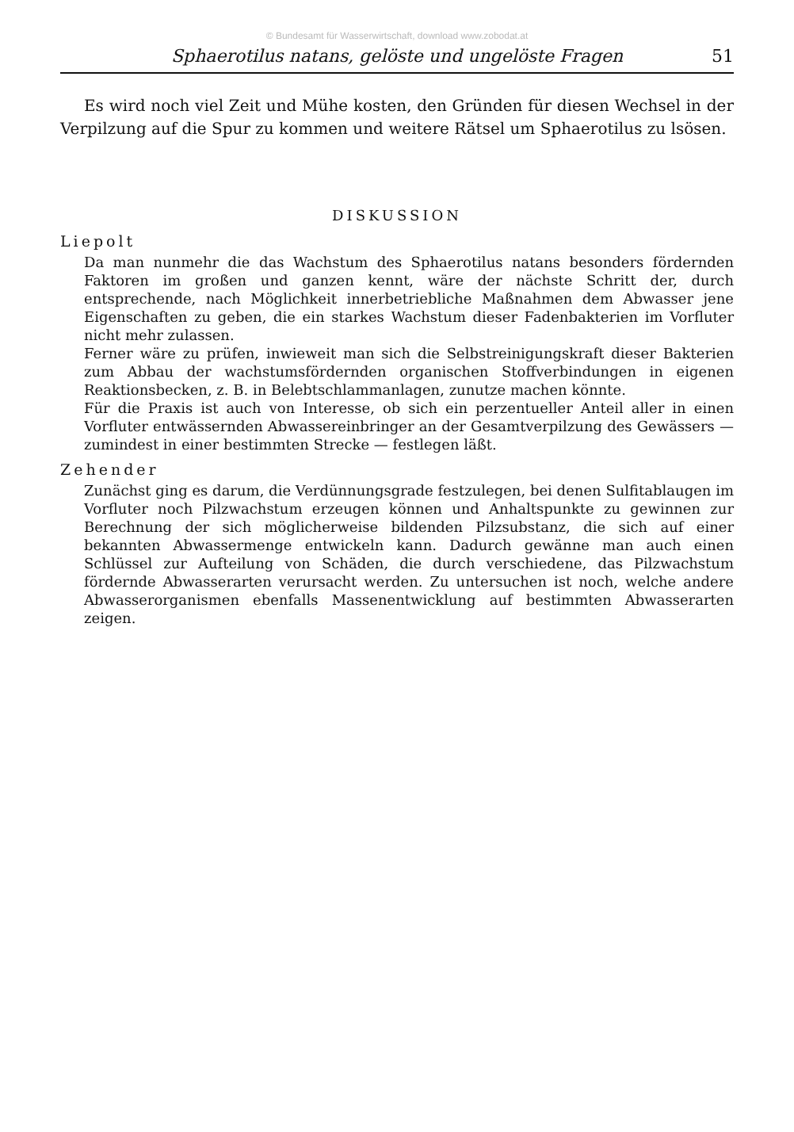© Bundesamt für Wasserwirtschaft, download www.zobodat.at
Sphaerotilus natans, gelöste und ungelöste Fragen 51
Es wird noch viel Zeit und Mühe kosten, den Gründen für diesen Wechsel in der Verpilzung auf die Spur zu kommen und weitere Rätsel um Sphaerotilus zu lsösen.
DISKUSSION
Liepolt
Da man nunmehr die das Wachstum des Sphaerotilus natans besonders fördernden Faktoren im großen und ganzen kennt, wäre der nächste Schritt der, durch entsprechende, nach Möglichkeit innerbetriebliche Maßnahmen dem Abwasser jene Eigenschaften zu geben, die ein starkes Wachstum dieser Fadenbakterien im Vorfluter nicht mehr zulassen.
Ferner wäre zu prüfen, inwieweit man sich die Selbstreinigungskraft dieser Bakterien zum Abbau der wachstumsfördernden organischen Stoffverbindungen in eigenen Reaktionsbecken, z. B. in Belebtschlammanlagen, zunutze machen könnte.
Für die Praxis ist auch von Interesse, ob sich ein perzentueller Anteil aller in einen Vorfluter entwässernden Abwassereinbringer an der Gesamtverpilzung des Gewässers — zumindest in einer bestimmten Strecke — festlegen läßt.
Zehender
Zunächst ging es darum, die Verdünnungsgrade festzulegen, bei denen Sulfitablaugen im Vorfluter noch Pilzwachstum erzeugen können und Anhaltspunkte zu gewinnen zur Berechnung der sich möglicherweise bildenden Pilzsubstanz, die sich auf einer bekannten Abwassermenge entwickeln kann. Dadurch gewänne man auch einen Schlüssel zur Aufteilung von Schäden, die durch verschiedene, das Pilzwachstum fördernde Abwasserarten verursacht werden. Zu untersuchen ist noch, welche andere Abwasserorganismen ebenfalls Massenentwicklung auf bestimmten Abwasserarten zeigen.